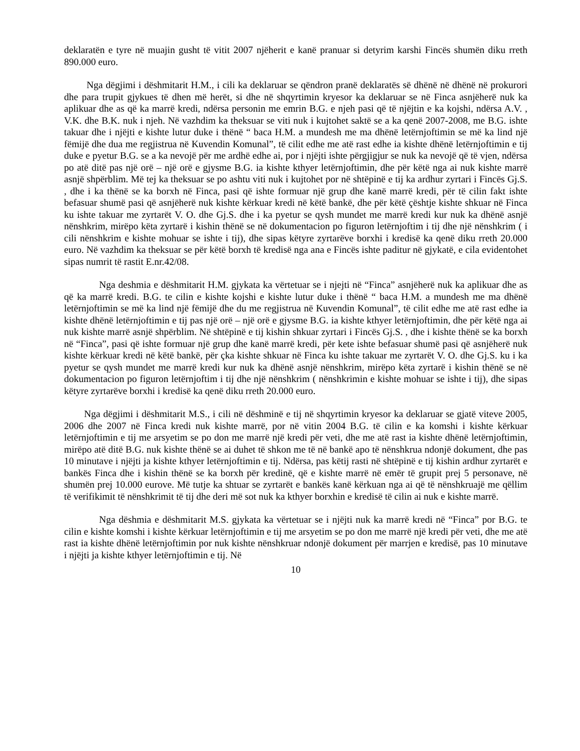deklaratën e tyre në muajin gusht të vitit 2007 njëherit e kanë pranuar si detyrim karshi Fincës shumën diku rreth 890.000 euro.
Nga dëgjimi i dëshmitarit H.M., i cili ka deklaruar se qëndron pranë deklaratës së dhënë në dhënë në prokurori dhe para trupit gjykues të dhen më herët, si dhe në shqyrtimin kryesor ka deklaruar se në Finca asnjëherë nuk ka aplikuar dhe as që ka marrë kredi, ndërsa personin me emrin B.G. e njeh pasi që të njëjtin e ka kojshi, ndërsa A.V. , V.K. dhe B.K. nuk i njeh. Në vazhdim ka theksuar se viti nuk i kujtohet saktë se a ka qenë 2007-2008, me B.G. ishte takuar dhe i njëjti e kishte lutur duke i thënë “ baca H.M. a mundesh me ma dhënë letërnjoftimin se më ka lind një fëmijë dhe dua me regjistrua në Kuvendin Komunal”, të cilit edhe me atë rast edhe ia kishte dhënë letërnjoftimin e tij duke e pyetur B.G. se a ka nevojë për me ardhë edhe ai, por i njëjti ishte përgjigjur se nuk ka nevojë që të vjen, ndërsa po atë ditë pas një orë – një orë e gjysme B.G. ia kishte kthyer letërnjoftimin, dhe për këtë nga ai nuk kishte marrë asnjë shpërblim. Më tej ka theksuar se po ashtu viti nuk i kujtohet por në shtëpinë e tij ka ardhur zyrtari i Fincës Gj.S. , dhe i ka thënë se ka borxh në Finca, pasi që ishte formuar një grup dhe kanë marrë kredi, për të cilin fakt ishte befasuar shumë pasi që asnjëherë nuk kishte kërkuar kredi në këtë bankë, dhe për këtë çështje kishte shkuar në Finca ku ishte takuar me zyrtarët V. O. dhe Gj.S. dhe i ka pyetur se qysh mundet me marrë kredi kur nuk ka dhënë asnjë nënshkrim, mirëpo këta zyrtarë i kishin thënë se në dokumentacion po figuron letërnjoftim i tij dhe një nënshkrim ( i cili nënshkrim e kishte mohuar se ishte i tij), dhe sipas këtyre zyrtarëve borxhi i kredisë ka qenë diku rreth 20.000 euro. Në vazhdim ka theksuar se për këtë borxh të kredisë nga ana e Fincës ishte paditur në gjykatë, e cila evidentohet sipas numrit të rastit E.nr.42/08.
Nga deshmia e dëshmitarit H.M. gjykata ka vërtetuar se i njejti në “Finca” asnjëherë nuk ka aplikuar dhe as që ka marrë kredi. B.G. te cilin e kishte kojshi e kishte lutur duke i thënë “ baca H.M. a mundesh me ma dhënë letërnjoftimin se më ka lind një fëmijë dhe du me regjistrua në Kuvendin Komunal”, të cilit edhe me atë rast edhe ia kishte dhënë letërnjoftimin e tij pas një orë – një orë e gjysme B.G. ia kishte kthyer letërnjoftimin, dhe për këtë nga ai nuk kishte marrë asnjë shpërblim. Në shtëpinë e tij kishin shkuar zyrtari i Fincës Gj.S. , dhe i kishte thënë se ka borxh në “Finca”, pasi që ishte formuar një grup dhe kanë marrë kredi, për kete ishte befasuar shumë pasi që asnjëherë nuk kishte kërkuar kredi në këtë bankë, për çka kishte shkuar në Finca ku ishte takuar me zyrtarët V. O. dhe Gj.S. ku i ka pyetur se qysh mundet me marrë kredi kur nuk ka dhënë asnjë nënshkrim, mirëpo këta zyrtarë i kishin thënë se në dokumentacion po figuron letërnjoftim i tij dhe një nënshkrim ( nënshkrimin e kishte mohuar se ishte i tij), dhe sipas këtyre zyrtarëve borxhi i kredisë ka qenë diku rreth 20.000 euro.
Nga dëgjimi i dëshmitarit M.S., i cili në dëshminë e tij në shqyrtimin kryesor ka deklaruar se gjatë viteve 2005, 2006 dhe 2007 në Finca kredi nuk kishte marrë, por në vitin 2004 B.G. të cilin e ka komshi i kishte kërkuar letërnjoftimin e tij me arsyetim se po don me marrë një kredi për veti, dhe me atë rast ia kishte dhënë letërnjoftimin, mirëpo atë ditë B.G. nuk kishte thënë se ai duhet të shkon me të në bankë apo të nënshkrua ndonjë dokument, dhe pas 10 minutave i njëjti ja kishte kthyer letërnjoftimin e tij. Ndërsa, pas këtij rasti në shtëpinë e tij kishin ardhur zyrtarët e bankës Finca dhe i kishin thënë se ka borxh për kredinë, që e kishte marrë në emër të grupit prej 5 personave, në shumën prej 10.000 eurove. Më tutje ka shtuar se zyrtarët e bankës kanë kërkuan nga ai që të nënshkruajë me qëllim të verifikimit të nënshkrimit të tij dhe deri më sot nuk ka kthyer borxhin e kredisë të cilin ai nuk e kishte marrë.
Nga dëshmia e dëshmitarit M.S. gjykata ka vërtetuar se i njëjti nuk ka marrë kredi në “Finca” por B.G. te cilin e kishte komshi i kishte kërkuar letërnjoftimin e tij me arsyetim se po don me marrë një kredi për veti, dhe me atë rast ia kishte dhënë letërnjoftimin por nuk kishte nënshkruar ndonjë dokument për marrjen e kredisë, pas 10 minutave i njëjti ja kishte kthyer letërnjoftimin e tij. Në
10